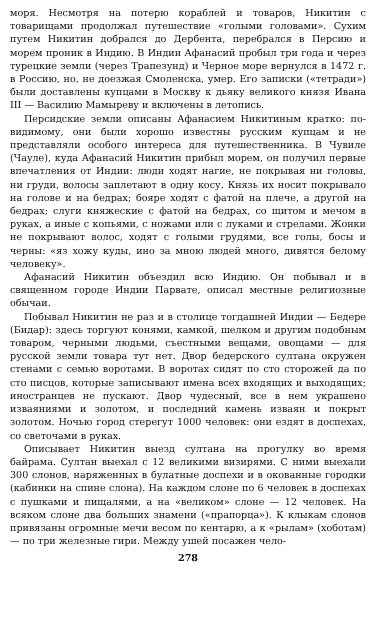моря. Несмотря на потерю кораблей и товаров, Никитин с товарищами продолжал путешествие «голыми головами». Сухим путем Никитин добрался до Дербента, перебрался в Персию и морем проник в Индию. В Индии Афанасий пробыл три года и через турецкие земли (через Трапезунд) и Черное море вернулся в 1472 г. в Россию, но, не доезжая Смоленска, умер. Его записки («тетради») были доставлены купцами в Москву к дьяку великого князя Ивана III — Василию Мамыреву и включены в летопись.
Персидские земли описаны Афанасием Никитиным кратко: по-видимому, они были хорошо известны русским купцам и не представляли особого интереса для путешественника. В Чувиле (Чауле), куда Афанасий Никитин прибыл морем, он получил первые впечатления от Индии: люди ходят нагие, не покрывая ни головы, ни груди, волосы заплетают в одну косу. Князь их носит покрывало на голове и на бедрах; бояре ходят с фатой на плече, а другой на бедрах; слуги княжеские с фатой на бедрах, со щитом и мечом в руках, а иные с копьями, с ножами или с луками и стрелами. Жонки не покрывают волос, ходят с голыми грудями, все голы, босы и черны: «яз хожу куды, ино за мною людей много, дивятся белому человеку».
Афанасий Никитин объездил всю Индию. Он побывал и в священном городе Индии Парвате, описал местные религиозные обычаи.
Побывал Никитин не раз и в столице тогдашней Индии — Бедере (Бидар): здесь торгуют конями, камкой, шелком и другим подобным товаром, черными людьми, съестными вещами, овощами — для русской земли товара тут нет. Двор бедерского султана окружен стенами с семью воротами. В воротах сидят по сто сторожей да по сто писцов, которые записывают имена всех входящих и выходящих; иностранцев не пускают. Двор чудесный, все в нем украшено изваяниями и золотом, и последний камень изваян и покрыт золотом. Ночью город стерегут 1000 человек: они ездят в доспехах, со светочами в руках.
Описывает Никитин выезд султана на прогулку во время байрама. Султан выехал с 12 великими визирями. С ними выехали 300 слонов, наряженных в булатные доспехи и в окованные городки (кабинки на спине слона). На каждом слоне по 6 человек в доспехах с пушками и пищалями, а на «великом» слоне — 12 человек. На всяком слоне два больших знамени («прапорца»). К клыкам слонов привязаны огромные мечи весом по кентарю, а к «рылам» (хоботам) — по три железные гири. Между ушей посажен чело-
278